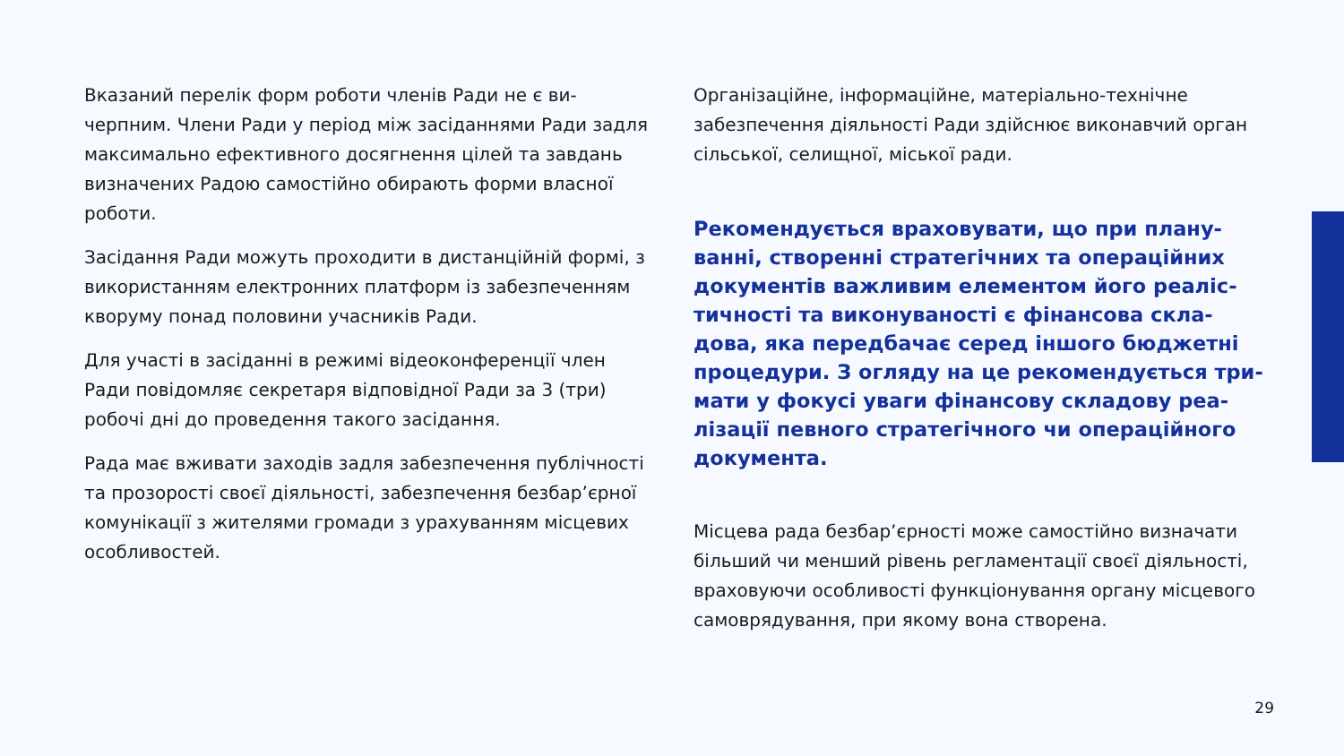Вказаний перелік форм роботи членів Ради не є ви­черпним. Члени Ради у період між засіданнями Ради задля максимально ефективного досягнення цілей та завдань визначених Радою самостійно обирають форми власної роботи.
Засідання Ради можуть проходити в дистанційній формі, з використанням електронних платформ із забезпеченням кворуму понад половини учасників Ради.
Для участі в засіданні в режимі відеоконференції член Ради повідомляє секретаря відповідної Ради за 3 (три) робочі дні до проведення такого засідання.
Рада має вживати заходів задля забезпечення публіч­ності та прозорості своєї діяльності, забезпечення безбар’єрної комунікації з жителями громади з ура­хуванням місцевих особливостей.
Організаційне, інформаційне, матеріально-технічне забезпечення діяльності Ради здійснює виконавчий орган сільської, селищної, міської ради.
Рекомендується враховувати, що при плану­ванні, створенні стратегічних та операційних документів важливим елементом його реаліс­тичності та виконуваності є фінансова скла­дова, яка передбачає серед іншого бюджетні процедури. З огляду на це рекомендується три­мати у фокусі уваги фінансову складову реа­лізації певного стратегічного чи операційного документа.
Місцева рада безбар’єрності може самостійно визна­чати більший чи менший рівень регламентації своєї діяльності, враховуючи особливості функціонуван­ня органу місцевого самоврядування, при якому вона створена.
29